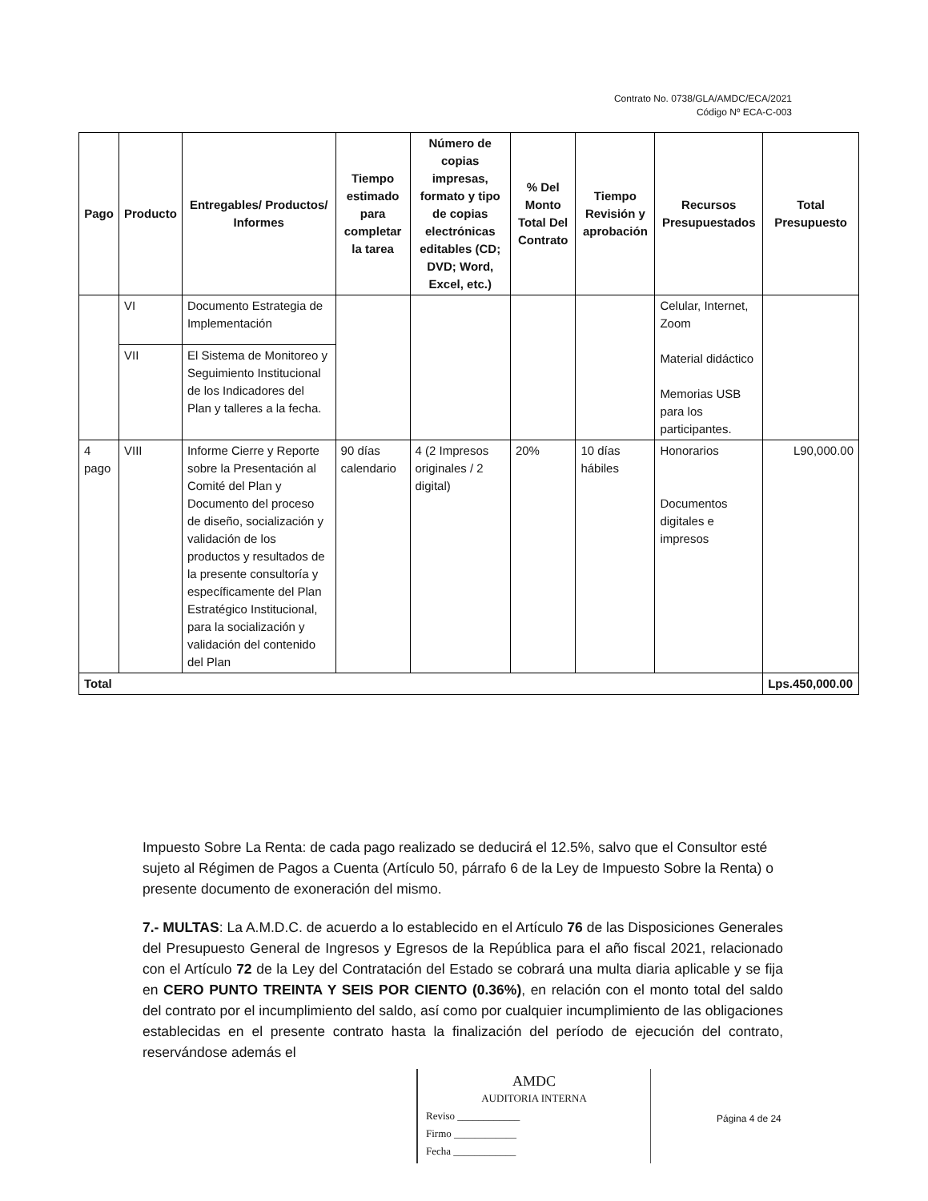Contrato No. 0738/GLA/AMDC/ECA/2021
Código Nº ECA-C-003
| Pago | Producto | Entregables/ Productos/ Informes | Tiempo estimado para completar la tarea | Número de copias impresas, formato y tipo de copias electrónicas editables (CD; DVD; Word, Excel, etc.) | % Del Monto Total Del Contrato | Tiempo Revisión y aprobación | Recursos Presupuestados | Total Presupuesto |
| --- | --- | --- | --- | --- | --- | --- | --- | --- |
| | VI | Documento Estrategia de Implementación | | | | | Celular, Internet, Zoom Material didáctico Memorias USB para los participantes. | |
| | VII | El Sistema de Monitoreo y Seguimiento Institucional de los Indicadores del Plan y talleres a la fecha. | | | | | | |
| 4 pago | VIII | Informe Cierre y Reporte sobre la Presentación al Comité del Plan y Documento del proceso de diseño, socialización y validación de los productos y resultados de la presente consultoría y específicamente del Plan Estratégico Institucional, para la socialización y validación del contenido del Plan | 90 días calendario | 4 (2 Impresos originales / 2 digital) | 20% | 10 días hábiles | Honorarios Documentos digitales e impresos | L90,000.00 |
| Total | | | | | | | | Lps.450,000.00 |
Impuesto Sobre La Renta: de cada pago realizado se deducirá el 12.5%, salvo que el Consultor esté sujeto al Régimen de Pagos a Cuenta (Artículo 50, párrafo 6 de la Ley de Impuesto Sobre la Renta) o presente documento de exoneración del mismo.
7.- MULTAS: La A.M.D.C. de acuerdo a lo establecido en el Artículo 76 de las Disposiciones Generales del Presupuesto General de Ingresos y Egresos de la República para el año fiscal 2021, relacionado con el Artículo 72 de la Ley del Contratación del Estado se cobrará una multa diaria aplicable y se fija en CERO PUNTO TREINTA Y SEIS POR CIENTO (0.36%), en relación con el monto total del saldo del contrato por el incumplimiento del saldo, así como por cualquier incumplimiento de las obligaciones establecidas en el presente contrato hasta la finalización del período de ejecución del contrato, reservándose además el
AMDC
AUDITORIA INTERNA
Reviso ____________
Firmo ____________
Fecha ____________
Página 4 de 24